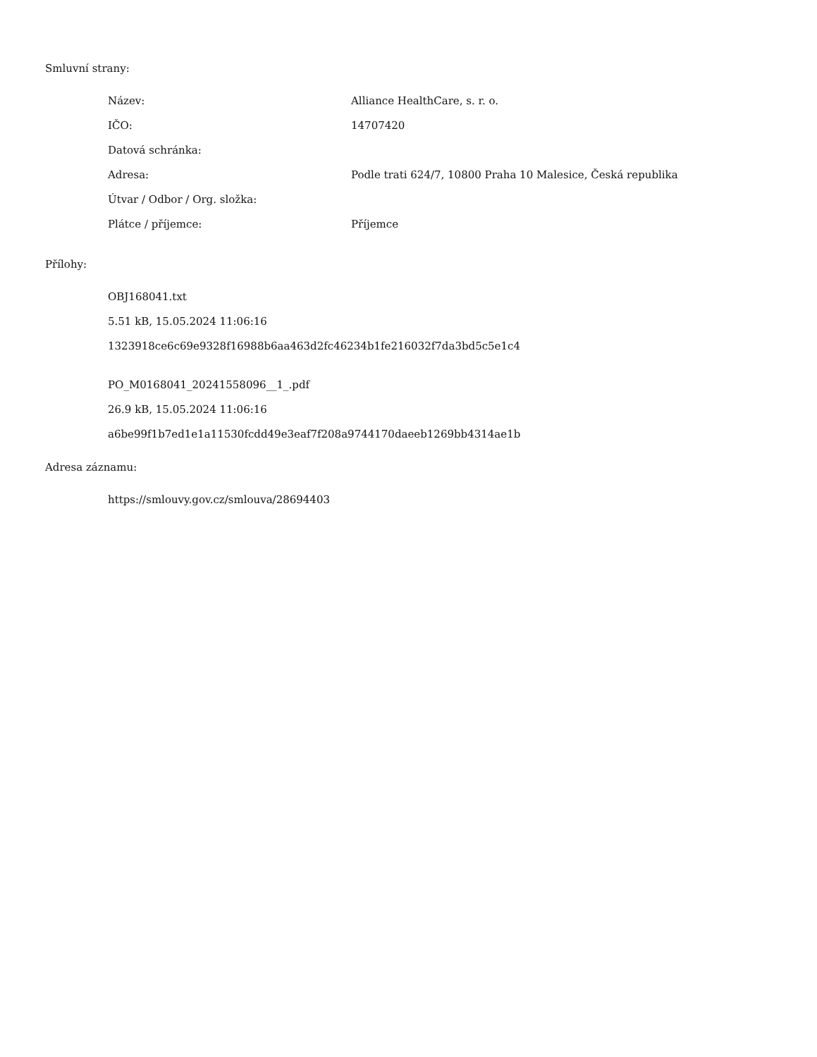Smluvní strany:
| Název: | Alliance HealthCare, s. r. o. |
| IČO: | 14707420 |
| Datová schránka: | |
| Adresa: | Podle trati 624/7, 10800 Praha 10 Malesice, Česká republika |
| Útvar / Odbor / Org. složka: | |
| Plátce / příjemce: | Příjemce |
Přílohy:
OBJ168041.txt
5.51 kB, 15.05.2024 11:06:16
1323918ce6c69e9328f16988b6aa463d2fc46234b1fe216032f7da3bd5c5e1c4
PO_M0168041_20241558096__1_.pdf
26.9 kB, 15.05.2024 11:06:16
a6be99f1b7ed1e1a11530fcdd49e3eaf7f208a9744170daeeb1269bb4314ae1b
Adresa záznamu:
https://smlouvy.gov.cz/smlouva/28694403